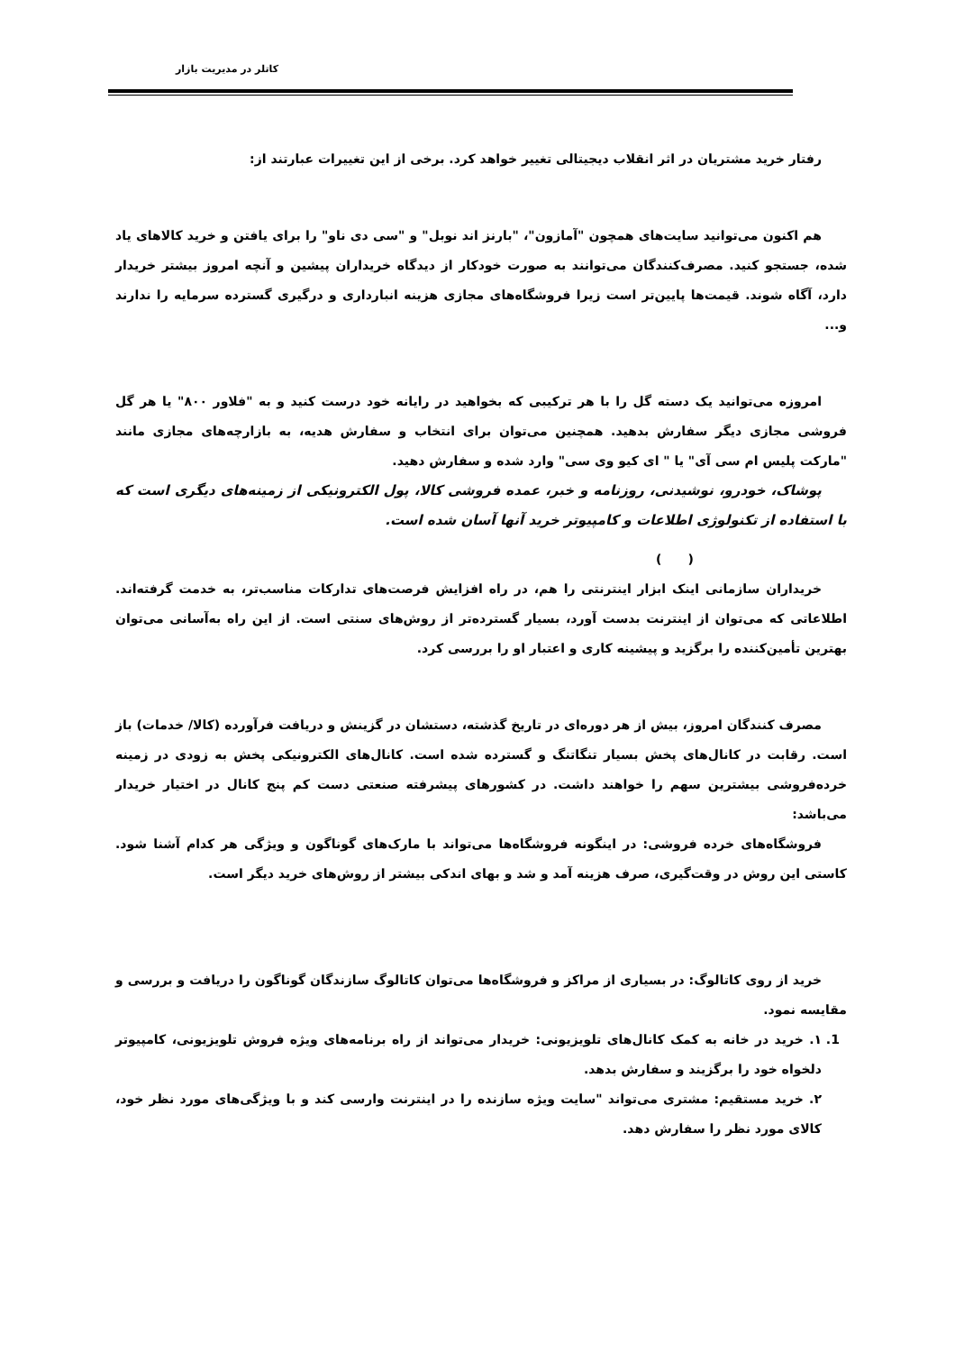کاتلر در مدیریت بازار
رفتار خرید مشتریان در اثر انقلاب دیجیتالی تغییر خواهد کرد. برخی از این تغییرات عبارتند از:
هم اکنون می‌توانید سایت‌های همچون "آمازون"، "بارنز اند نوبل" و "سی دی ناو" را برای یافتن و خرید کالاهای یاد شده، جستجو کنید. مصرف‌کنندگان می‌توانند به صورت خودکار از دیدگاه خریداران پیشین و آنچه امروز بیشتر خریدار دارد، آگاه شوند. قیمت‌ها پایین‌تر است زیرا فروشگاه‌های مجازی هزینه انبارداری و درگیری گسترده سرمایه را ندارند و...
امروزه می‌توانید یک دسته گل را با هر ترکیبی که بخواهید در رایانه خود درست کنید و به "فلاور ۸۰۰" یا هر گل فروشی مجازی دیگر سفارش بدهید. همچنین می‌توان برای انتخاب و سفارش هدیه، به بازارچه‌های مجازی مانند "مارکت پلیس ام سی آی" یا " ای کیو وی سی" وارد شده و سفارش دهید.
پوشاک، خودرو، نوشیدنی، روزنامه و خبر، عمده فروشی کالا، پول الکترونیکی از زمینه‌های دیگری است که با استفاده از تکنولوژی اطلاعات و کامپیوتر خرید آنها آسان شده است.
( )
خریداران سازمانی اینک ابزار اینترنتی را هم، در راه افزایش فرصت‌های تدارکات مناسب‌تر، به خدمت گرفته‌اند. اطلاعاتی که می‌توان از اینترنت بدست آورد، بسیار گسترده‌تر از روش‌های سنتی است. از این راه به‌آسانی می‌توان بهترین تأمین‌کننده را برگزید و پیشینه کاری و اعتبار او را بررسی کرد.
مصرف کنندگان امروز، بیش از هر دوره‌ای در تاریخ گذشته، دستشان در گزینش و دریافت فرآورده (کالا/ خدمات) باز است. رقابت در کانال‌های پخش بسیار تنگاتنگ و گسترده شده است. کانال‌های الکترونیکی پخش به زودی در زمینه خرده‌فروشی بیشترین سهم را خواهند داشت. در کشورهای پیشرفته صنعتی دست کم پنج کانال در اختیار خریدار می‌باشد:
فروشگاه‌های خرده فروشی: در اینگونه فروشگاه‌ها می‌تواند با مارک‌های گوناگون و ویژگی هر کدام آشنا شود. کاستی این روش در وقت‌گیری، صرف هزینه آمد و شد و بهای اندکی بیشتر از روش‌های خرید دیگر است.
خرید از روی کاتالوگ: در بسیاری از مراکز و فروشگاه‌ها می‌توان کاتالوگ سازندگان گوناگون را دریافت و بررسی و مقایسه نمود.
1. ۱. خرید در خانه به کمک کانال‌های تلویزیونی: خریدار می‌تواند از راه برنامه‌های ویژه فروش تلویزیونی، کامپیوتر دلخواه خود را برگزیند و سفارش بدهد.
۲. خرید مستقیم: مشتری می‌تواند "سایت ویژه سازنده را در اینترنت وارسی کند و با ویژگی‌های مورد نظر خود، کالای مورد نظر را سفارش دهد.